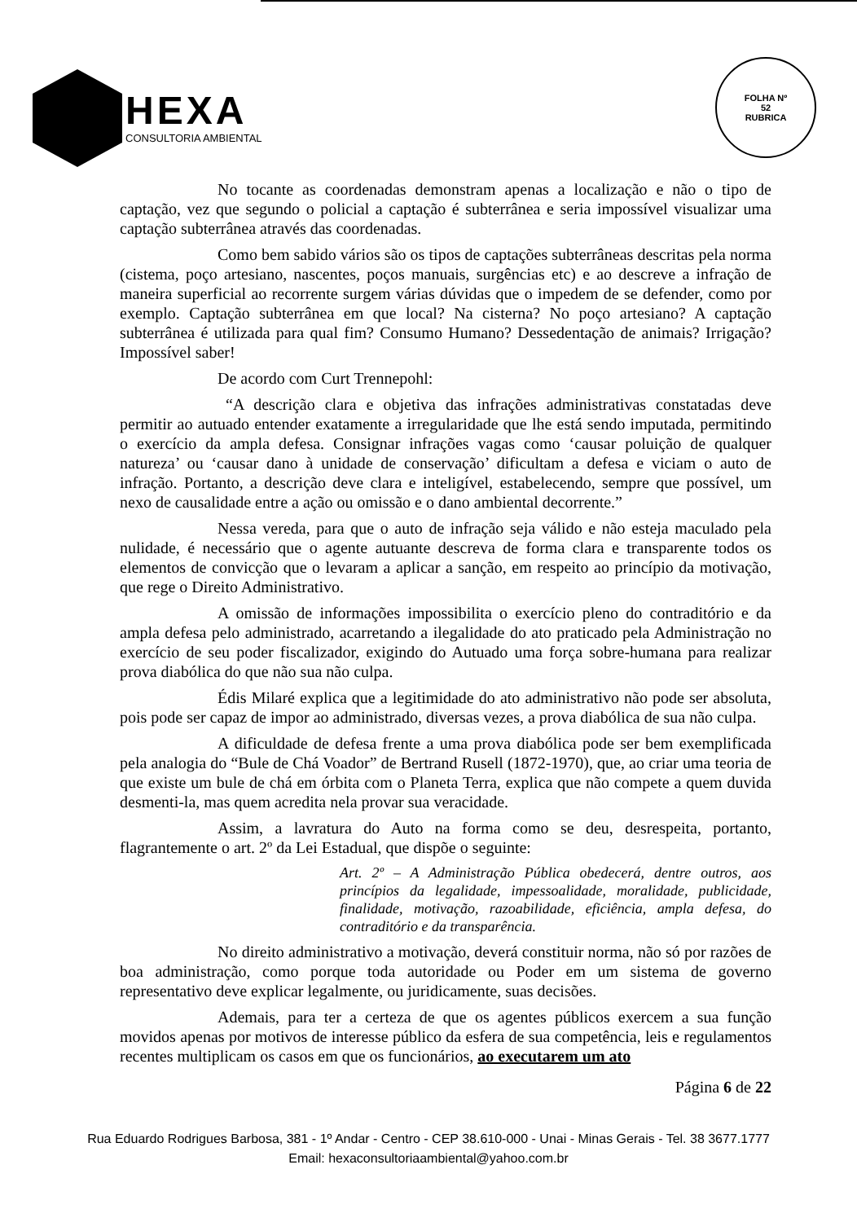HEXA
CONSULTORIA AMBIENTAL
FOLHA Nº
52
RUBRICA
No tocante as coordenadas demonstram apenas a localização e não o tipo de captação, vez que segundo o policial a captação é subterrânea e seria impossível visualizar uma captação subterrânea através das coordenadas.
Como bem sabido vários são os tipos de captações subterrâneas descritas pela norma (cistema, poço artesiano, nascentes, poços manuais, surgências etc) e ao descreve a infração de maneira superficial ao recorrente surgem várias dúvidas que o impedem de se defender, como por exemplo. Captação subterrânea em que local? Na cisterna? No poço artesiano? A captação subterrânea é utilizada para qual fim? Consumo Humano? Dessedentação de animais? Irrigação? Impossível saber!
De acordo com Curt Trennepohl:
“A descrição clara e objetiva das infrações administrativas constatadas deve permitir ao autuado entender exatamente a irregularidade que lhe está sendo imputada, permitindo o exercício da ampla defesa. Consignar infrações vagas como ‘causar poluição de qualquer natureza’ ou ‘causar dano à unidade de conservação’ dificultam a defesa e viciam o auto de infração. Portanto, a descrição deve clara e inteligível, estabelecendo, sempre que possível, um nexo de causalidade entre a ação ou omissão e o dano ambiental decorrente.”
Nessa vereda, para que o auto de infração seja válido e não esteja maculado pela nulidade, é necessário que o agente autuante descreva de forma clara e transparente todos os elementos de convicção que o levaram a aplicar a sanção, em respeito ao princípio da motivação, que rege o Direito Administrativo.
A omissão de informações impossibilita o exercício pleno do contraditório e da ampla defesa pelo administrado, acarretando a ilegalidade do ato praticado pela Administração no exercício de seu poder fiscalizador, exigindo do Autuado uma força sobre-humana para realizar prova diabólica do que não sua não culpa.
Édis Milaré explica que a legitimidade do ato administrativo não pode ser absoluta, pois pode ser capaz de impor ao administrado, diversas vezes, a prova diabólica de sua não culpa.
A dificuldade de defesa frente a uma prova diabólica pode ser bem exemplificada pela analogia do “Bule de Chá Voador” de Bertrand Rusell (1872-1970), que, ao criar uma teoria de que existe um bule de chá em órbita com o Planeta Terra, explica que não compete a quem duvida desmenti-la, mas quem acredita nela provar sua veracidade.
Assim, a lavratura do Auto na forma como se deu, desrespeita, portanto, flagrantemente o art. 2º da Lei Estadual, que dispõe o seguinte:
Art. 2º – A Administração Pública obedecerá, dentre outros, aos princípios da legalidade, impessoalidade, moralidade, publicidade, finalidade, motivação, razoabilidade, eficiência, ampla defesa, do contraditório e da transparência.
No direito administrativo a motivação, deverá constituir norma, não só por razões de boa administração, como porque toda autoridade ou Poder em um sistema de governo representativo deve explicar legalmente, ou juridicamente, suas decisões.
Ademais, para ter a certeza de que os agentes públicos exercem a sua função movidos apenas por motivos de interesse público da esfera de sua competência, leis e regulamentos recentes multiplicam os casos em que os funcionários, ao executarem um ato
Página 6 de 22
Rua Eduardo Rodrigues Barbosa, 381 - 1º Andar - Centro - CEP 38.610-000 - Unai - Minas Gerais - Tel. 38 3677.1777
Email: hexaconsultoriaambiental@yahoo.com.br